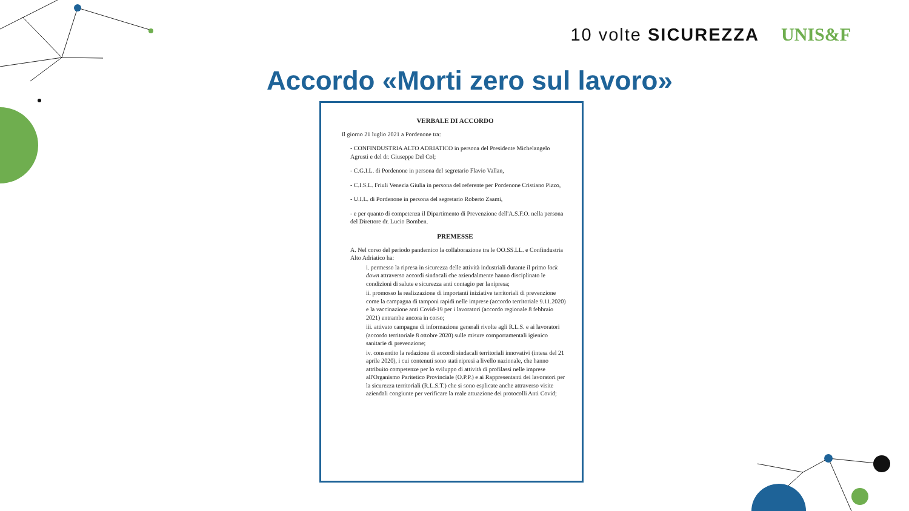10 volte SICUREZZA UNIS&F
Accordo «Morti zero sul lavoro»
VERBALE DI ACCORDO
Il giorno 21 luglio 2021 a Pordenone tra:
- CONFINDUSTRIA ALTO ADRIATICO in persona del Presidente Michelangelo Agrusti e del dr. Giuseppe Del Col;
- C.G.I.L. di Pordenone in persona del segretario Flavio Vallan,
- C.I.S.L. Friuli Venezia Giulia in persona del referente per Pordenone Cristiano Pizzo,
- U.I.L. di Pordenone in persona del segretario Roberto Zaami,
- e per quanto di competenza il Dipartimento di Prevenzione dell'A.S.F.O. nella persona del Direttore dr. Lucio Bomben.
PREMESSE
A. Nel corso del periodo pandemico la collaborazione tra le OO.SS.LL. e Confindustria Alto Adriatico ha:
i. permesso la ripresa in sicurezza delle attività industriali durante il primo lock down attraverso accordi sindacali che aziendalmente hanno disciplinato le condizioni di salute e sicurezza anti contagio per la ripresa;
ii. promosso la realizzazione di importanti iniziative territoriali di prevenzione come la campagna di tamponi rapidi nelle imprese (accordo territoriale 9.11.2020) e la vaccinazione anti Covid-19 per i lavoratori (accordo regionale 8 febbraio 2021) entrambe ancora in corso;
iii. attivato campagne di informazione generali rivolte agli R.L.S. e ai lavoratori (accordo territoriale 8 ottobre 2020) sulle misure comportamentali igienico sanitarie di prevenzione;
iv. consentito la redazione di accordi sindacali territoriali innovativi (intesa del 21 aprile 2020), i cui contenuti sono stati ripresi a livello nazionale, che hanno attribuito competenze per lo sviluppo di attività di profilassi nelle imprese all'Organismo Paritetico Provinciale (O.P.P.) e ai Rappresentanti dei lavoratori per la sicurezza territoriali (R.L.S.T.) che si sono esplicate anche attraverso visite aziendali congiunte per verificare la reale attuazione dei protocolli Anti Covid;